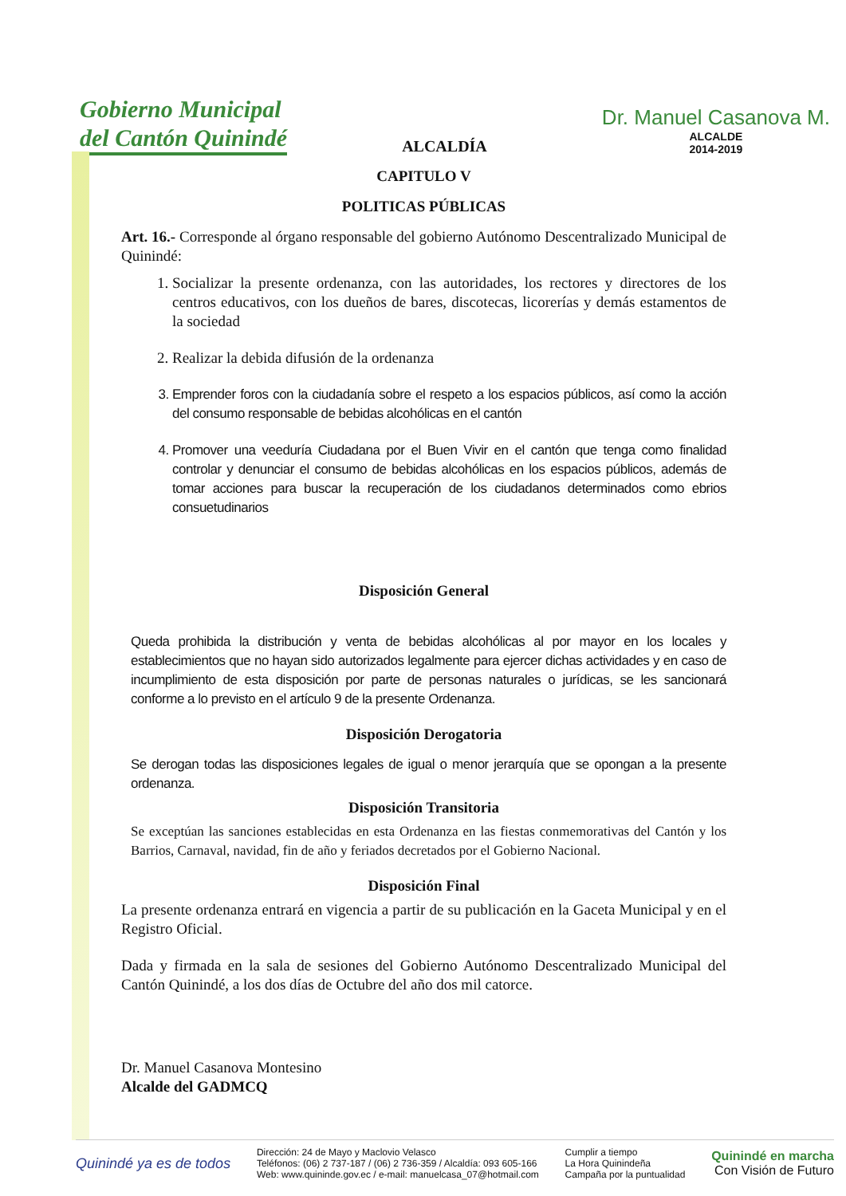Gobierno Municipal
del Cantón Quinindé
ALCALDÍA
Dr. Manuel Casanova M.
ALCALDE
2014-2019
CAPITULO V
POLITICAS PÚBLICAS
Art. 16.- Corresponde al órgano responsable del gobierno Autónomo Descentralizado Municipal de Quinindé:
1. Socializar la presente ordenanza, con las autoridades, los rectores y directores de los centros educativos, con los dueños de bares, discotecas, licorerías y demás estamentos de la sociedad
2. Realizar la debida difusión de la ordenanza
3. Emprender foros con la ciudadanía sobre el respeto a los espacios públicos, así como la acción del consumo responsable de bebidas alcohólicas en el cantón
4. Promover una veeduría Ciudadana por el Buen Vivir en el cantón que tenga como finalidad controlar y denunciar el consumo de bebidas alcohólicas en los espacios públicos, además de tomar acciones para buscar la recuperación de los ciudadanos determinados como ebrios consuetudinarios
Disposición General
Queda prohibida la distribución y venta de bebidas alcohólicas al por mayor en los locales y establecimientos que no hayan sido autorizados legalmente para ejercer dichas actividades y en caso de incumplimiento de esta disposición por parte de personas naturales o jurídicas, se les sancionará conforme a lo previsto en el artículo 9 de la presente Ordenanza.
Disposición Derogatoria
Se derogan todas las disposiciones legales de igual o menor jerarquía que se opongan a la presente ordenanza.
Disposición Transitoria
Se exceptúan las sanciones establecidas en esta Ordenanza en las fiestas conmemorativas del Cantón y los Barrios, Carnaval, navidad, fin de año y feriados decretados por el Gobierno Nacional.
Disposición Final
La presente ordenanza entrará en vigencia a partir de su publicación en la Gaceta Municipal y en el Registro Oficial.
Dada y firmada en la sala de sesiones del Gobierno Autónomo Descentralizado Municipal del Cantón Quinindé, a los dos días de Octubre del año dos mil catorce.
Dr. Manuel Casanova Montesino
Alcalde del GADMCQ
Quinindé ya es de todos
Dirección: 24 de Mayo y Maclovio Velasco
Teléfonos: (06) 2 737-187 / (06) 2 736-359 / Alcaldía: 093 605-166
Web: www.quininde.gov.ec / e-mail: manuelcasa_07@hotmail.com
Cumplir a tiempo
La Hora Quinindeña
Campaña por la puntualidad
Quinindé en marcha
Con Visión de Futuro